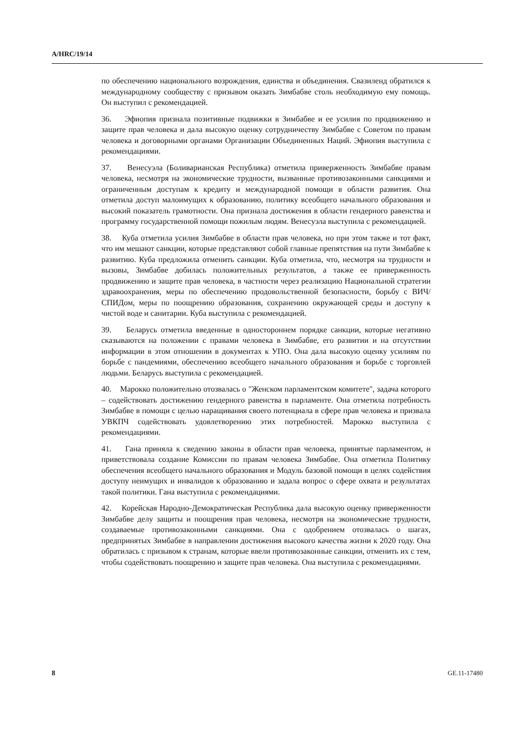A/HRC/19/14
по обеспечению национального возрождения, единства и объединения. Свазиленд обратился к международному сообществу с призывом оказать Зимбабве столь необходимую ему помощь. Он выступил с рекомендацией.
36. Эфиопия признала позитивные подвижки в Зимбабве и ее усилия по продвижению и защите прав человека и дала высокую оценку сотрудничеству Зимбабве с Советом по правам человека и договорными органами Организации Объединенных Наций. Эфиопия выступила с рекомендациями.
37. Венесуэла (Боливарианская Республика) отметила приверженность Зимбабве правам человека, несмотря на экономические трудности, вызванные противозаконными санкциями и ограниченным доступам к кредиту и международной помощи в области развития. Она отметила доступ малоимущих к образованию, политику всеобщего начального образования и высокий показатель грамотности. Она признала достижения в области гендерного равенства и программу государственной помощи пожилым людям. Венесуэла выступила с рекомендацией.
38. Куба отметила усилия Зимбабве в области прав человека, но при этом также и тот факт, что им мешают санкции, которые представляют собой главные препятствия на пути Зимбабве к развитию. Куба предложила отменить санкции. Куба отметила, что, несмотря на трудности и вызовы, Зимбабве добилась положительных результатов, а также ее приверженность продвижению и защите прав человека, в частности через реализацию Национальной стратегии здравоохранения, меры по обеспечению продовольственной безопасности, борьбу с ВИЧ/СПИДом, меры по поощрению образования, сохранению окружающей среды и доступу к чистой воде и санитарии. Куба выступила с рекомендацией.
39. Беларусь отметила введенные в одностороннем порядке санкции, которые негативно сказываются на положении с правами человека в Зимбабве, его развитии и на отсутствии информации в этом отношении в документах к УПО. Она дала высокую оценку усилиям по борьбе с пандемиями, обеспечению всеобщего начального образования и борьбе с торговлей людьми. Беларусь выступила с рекомендацией.
40. Марокко положительно отозвалась о "Женском парламентском комитете", задача которого – содействовать достижению гендерного равенства в парламенте. Она отметила потребность Зимбабве в помощи с целью наращивания своего потенциала в сфере прав человека и призвала УВКПЧ содействовать удовлетворению этих потребностей. Марокко выступила с рекомендациями.
41. Гана приняла к сведению законы в области прав человека, принятые парламентом, и приветствовала создание Комиссии по правам человека Зимбабве. Она отметила Политику обеспечения всеобщего начального образования и Модуль базовой помощи в целях содействия доступу неимущих и инвалидов к образованию и задала вопрос о сфере охвата и результатах такой политики. Гана выступила с рекомендациями.
42. Корейская Народно-Демократическая Республика дала высокую оценку приверженности Зимбабве делу защиты и поощрения прав человека, несмотря на экономические трудности, создаваемые противозаконными санкциями. Она с одобрением отозвалась о шагах, предпринятых Зимбабве в направлении достижения высокого качества жизни к 2020 году. Она обратилась с призывом к странам, которые ввели противозаконные санкции, отменить их с тем, чтобы содействовать поощрению и защите прав человека. Она выступила с рекомендациями.
8 GE.11-17480